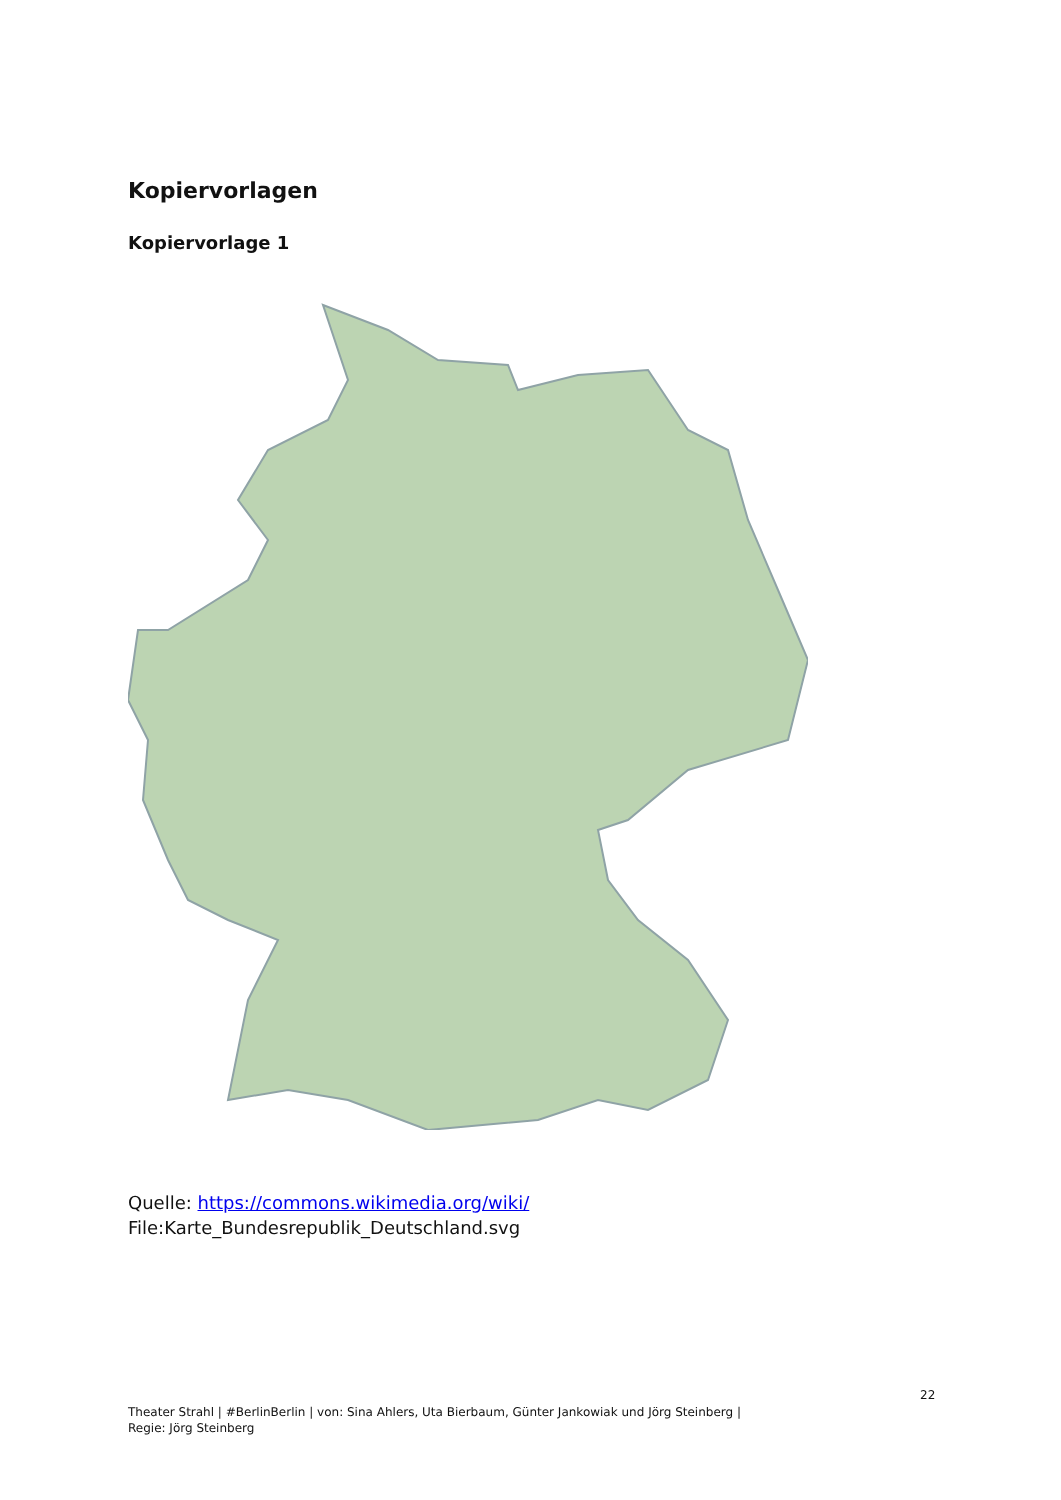Kopiervorlagen
Kopiervorlage 1
Quelle: https://commons.wikimedia.org/wiki/
File:Karte_Bundesrepublik_Deutschland.svg
22
Theater Strahl | #BerlinBerlin | von: Sina Ahlers, Uta Bierbaum, Günter Jankowiak und Jörg Steinberg |
Regie: Jörg Steinberg